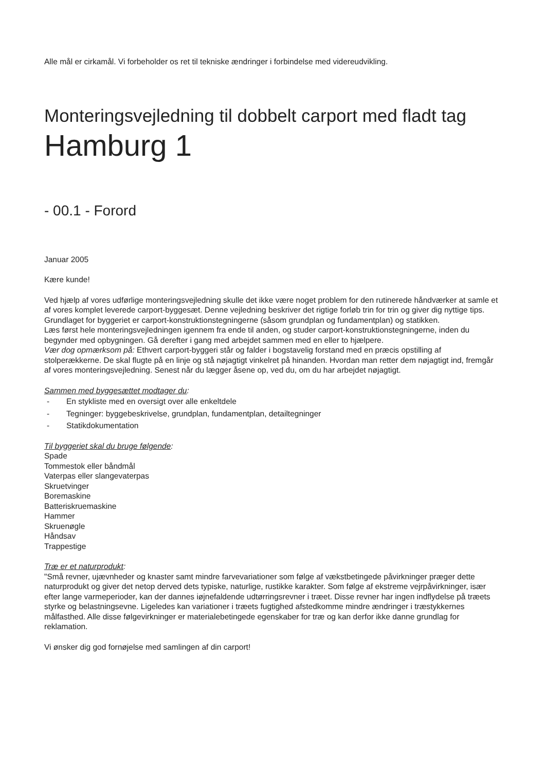Alle mål er cirkamål. Vi forbeholder os ret til tekniske ændringer i forbindelse med videreudvikling.
Monteringsvejledning til dobbelt carport med fladt tag
Hamburg 1
- 00.1 - Forord
Januar 2005
Kære kunde!
Ved hjælp af vores udførlige monteringsvejledning skulle det ikke være noget problem for den rutinerede håndværker at samle et af vores komplet leverede carport-byggesæt. Denne vejledning beskriver det rigtige forløb trin for trin og giver dig nyttige tips.
Grundlaget for byggeriet er carport-konstruktionstegningerne (såsom grundplan og fundamentplan) og statikken.
Læs først hele monteringsvejledningen igennem fra ende til anden, og studer carport-konstruktionstegningerne, inden du begynder med opbygningen. Gå derefter i gang med arbejdet sammen med en eller to hjælpere.
Vær dog opmærksom på: Ethvert carport-byggeri står og falder i bogstavelig forstand med en præcis opstilling af stolperækkerne. De skal flugte på en linje og stå nøjagtigt vinkelret på hinanden. Hvordan man retter dem nøjagtigt ind, fremgår af vores monteringsvejledning. Senest når du lægger åsene op, ved du, om du har arbejdet nøjagtigt.
Sammen med byggesættet modtager du:
- En stykliste med en oversigt over alle enkeltdele
- Tegninger: byggebeskrivelse, grundplan, fundamentplan, detailtegninger
- Statikdokumentation
Til byggeriet skal du bruge følgende:
Spade
Tommestok eller båndmål
Vaterpas eller slangevaterpas
Skruetvinger
Boremaskine
Batteriskruemaskine
Hammer
Skruenøgle
Håndsav
Trappestige
Træ er et naturprodukt:
"Små revner, ujævnheder og knaster samt mindre farvevariationer som følge af vækstbetingede påvirkninger præger dette naturprodukt og giver det netop derved dets typiske, naturlige, rustikke karakter. Som følge af ekstreme vejrpåvirkninger, især efter lange varmeperioder, kan der dannes iøjnefaldende udtørringsrevner i træet. Disse revner har ingen indflydelse på træets styrke og belastningsevne. Ligeledes kan variationer i træets fugtighed afstedkomme mindre ændringer i træstykkernes målfasthed. Alle disse følgevirkninger er materialebetingede egenskaber for træ og kan derfor ikke danne grundlag for reklamation.
Vi ønsker dig god fornøjelse med samlingen af din carport!